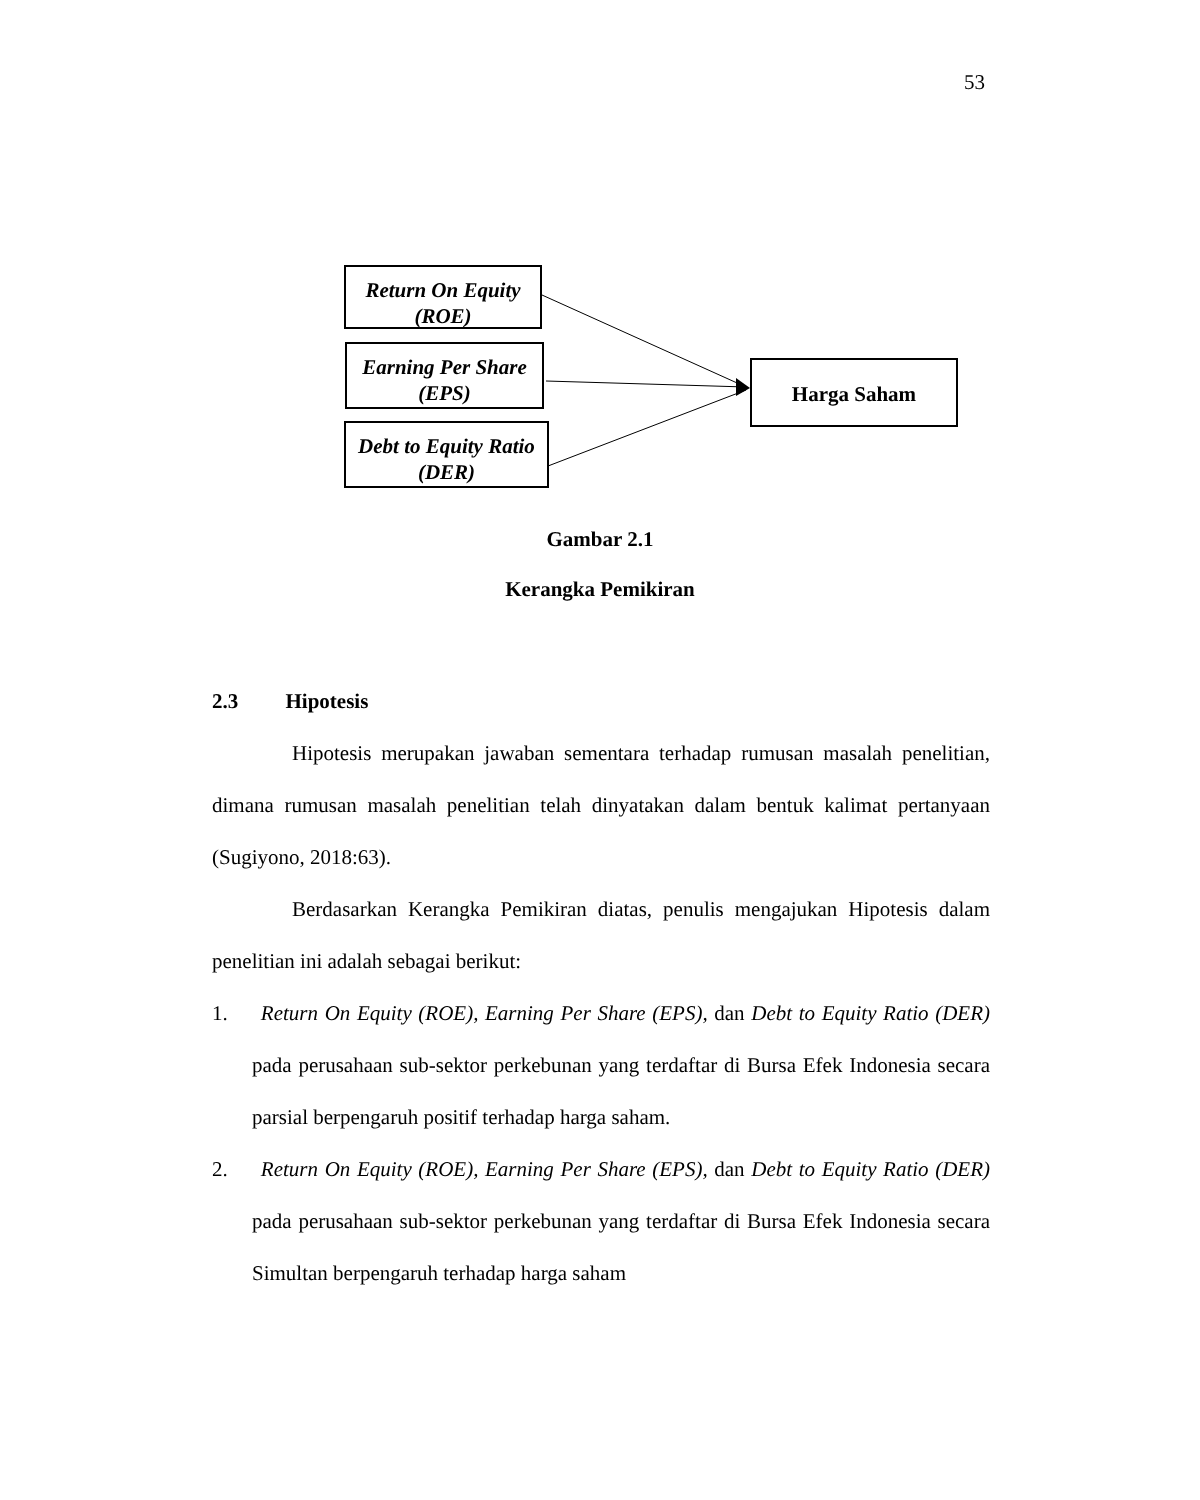53
Return On Equity (ROE)
Earning Per Share (EPS)
Debt to Equity Ratio (DER)
Harga Saham
Gambar 2.1
Kerangka Pemikiran
2.3 Hipotesis
Hipotesis merupakan jawaban sementara terhadap rumusan masalah penelitian, dimana rumusan masalah penelitian telah dinyatakan dalam bentuk kalimat pertanyaan (Sugiyono, 2018:63).
Berdasarkan Kerangka Pemikiran diatas, penulis mengajukan Hipotesis dalam penelitian ini adalah sebagai berikut:
1. Return On Equity (ROE), Earning Per Share (EPS), dan Debt to Equity Ratio (DER) pada perusahaan sub-sektor perkebunan yang terdaftar di Bursa Efek Indonesia secara parsial berpengaruh positif terhadap harga saham.
2. Return On Equity (ROE), Earning Per Share (EPS), dan Debt to Equity Ratio (DER) pada perusahaan sub-sektor perkebunan yang terdaftar di Bursa Efek Indonesia secara Simultan berpengaruh terhadap harga saham